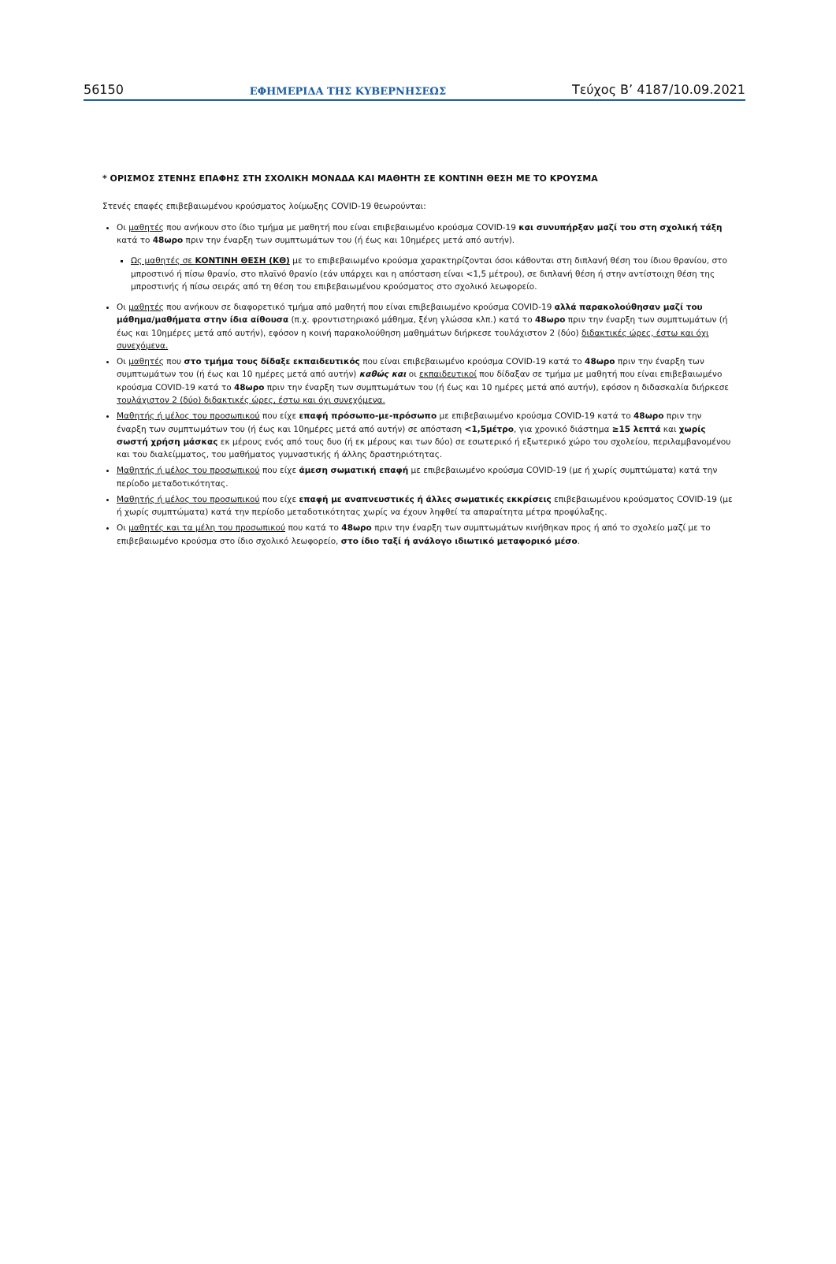56150 ΕΦΗΜΕΡΙΔΑ ΤΗΣ ΚΥΒΕΡΝΗΣΕΩΣ Τεύχος Β’ 4187/10.09.2021
* ΟΡΙΣΜΟΣ ΣΤΕΝΗΣ ΕΠΑΦΗΣ ΣΤΗ ΣΧΟΛΙΚΗ ΜΟΝΑΔΑ ΚΑΙ ΜΑΘΗΤΗ ΣΕ ΚΟΝΤΙΝΗ ΘΕΣΗ ΜΕ ΤΟ ΚΡΟΥΣΜΑ
Στενές επαφές επιβεβαιωμένου κρούσματος λοίμωξης COVID-19 θεωρούνται:
Οι μαθητές που ανήκουν στο ίδιο τμήμα με μαθητή που είναι επιβεβαιωμένο κρούσμα COVID-19 και συνυπήρξαν μαζί του στη σχολική τάξη κατά το 48ωρο πριν την έναρξη των συμπτωμάτων του (ή έως και 10ημέρες μετά από αυτήν).
Ως μαθητές σε ΚΟΝΤΙΝΗ ΘΕΣΗ (ΚΘ) με το επιβεβαιωμένο κρούσμα χαρακτηρίζονται όσοι κάθονται στη διπλανή θέση του ίδιου θρανίου, στο μπροστινό ή πίσω θρανίο, στο πλαϊνό θρανίο (εάν υπάρχει και η απόσταση είναι <1,5 μέτρου), σε διπλανή θέση ή στην αντίστοιχη θέση της μπροστινής ή πίσω σειράς από τη θέση του επιβεβαιωμένου κρούσματος στο σχολικό λεωφορείο.
Οι μαθητές που ανήκουν σε διαφορετικό τμήμα από μαθητή που είναι επιβεβαιωμένο κρούσμα COVID-19 αλλά παρακολούθησαν μαζί του μάθημα/μαθήματα στην ίδια αίθουσα (π.χ. φροντιστηριακό μάθημα, ξένη γλώσσα κλπ.) κατά το 48ωρο πριν την έναρξη των συμπτωμάτων (ή έως και 10ημέρες μετά από αυτήν), εφόσον η κοινή παρακολούθηση μαθημάτων διήρκεσε τουλάχιστον 2 (δύο) διδακτικές ώρες, έστω και όχι συνεχόμενα.
Οι μαθητές που στο τμήμα τους δίδαξε εκπαιδευτικός που είναι επιβεβαιωμένο κρούσμα COVID-19 κατά το 48ωρο πριν την έναρξη των συμπτωμάτων του (ή έως και 10 ημέρες μετά από αυτήν) καθώς και οι εκπαιδευτικοί που δίδαξαν σε τμήμα με μαθητή που είναι επιβεβαιωμένο κρούσμα COVID-19 κατά το 48ωρο πριν την έναρξη των συμπτωμάτων του (ή έως και 10 ημέρες μετά από αυτήν), εφόσον η διδασκαλία διήρκεσε τουλάχιστον 2 (δύο) διδακτικές ώρες, έστω και όχι συνεχόμενα.
Μαθητής ή μέλος του προσωπικού που είχε επαφή πρόσωπο-με-πρόσωπο με επιβεβαιωμένο κρούσμα COVID-19 κατά το 48ωρο πριν την έναρξη των συμπτωμάτων του (ή έως και 10ημέρες μετά από αυτήν) σε απόσταση <1,5μέτρο, για χρονικό διάστημα ≥15 λεπτά και χωρίς σωστή χρήση μάσκας εκ μέρους ενός από τους δυο (ή εκ μέρους και των δύο) σε εσωτερικό ή εξωτερικό χώρο του σχολείου, περιλαμβανομένου και του διαλείμματος, του μαθήματος γυμναστικής ή άλλης δραστηριότητας.
Μαθητής ή μέλος του προσωπικού που είχε άμεση σωματική επαφή με επιβεβαιωμένο κρούσμα COVID-19 (με ή χωρίς συμπτώματα) κατά την περίοδο μεταδοτικότητας.
Μαθητής ή μέλος του προσωπικού που είχε επαφή με αναπνευστικές ή άλλες σωματικές εκκρίσεις επιβεβαιωμένου κρούσματος COVID-19 (με ή χωρίς συμπτώματα) κατά την περίοδο μεταδοτικότητας χωρίς να έχουν ληφθεί τα απαραίτητα μέτρα προφύλαξης.
Οι μαθητές και τα μέλη του προσωπικού που κατά το 48ωρο πριν την έναρξη των συμπτωμάτων κινήθηκαν προς ή από το σχολείο μαζί με το επιβεβαιωμένο κρούσμα στο ίδιο σχολικό λεωφορείο, στο ίδιο ταξί ή ανάλογο ιδιωτικό μεταφορικό μέσο.